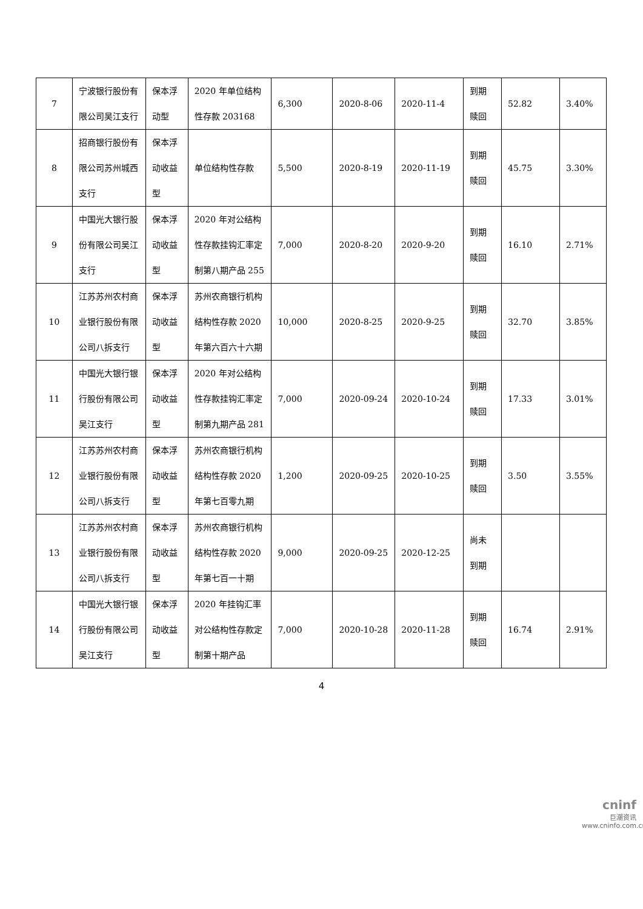| 7 | 宁波银行股份有限公司吴江支行 | 保本浮动型 | 2020 年单位结构性存款 203168 | 6,300 | 2020-8-06 | 2020-11-4 | 到期赎回 | 52.82 | 3.40% |
| 8 | 招商银行股份有限公司苏州城西支行 | 保本浮动收益型 | 单位结构性存款 | 5,500 | 2020-8-19 | 2020-11-19 | 到期赎回 | 45.75 | 3.30% |
| 9 | 中国光大银行股份有限公司吴江支行 | 保本浮动收益型 | 2020 年对公结构性存款挂钩汇率定制第八期产品 255 | 7,000 | 2020-8-20 | 2020-9-20 | 到期赎回 | 16.10 | 2.71% |
| 10 | 江苏苏州农村商业银行股份有限公司八拆支行 | 保本浮动收益型 | 苏州农商银行机构结构性存款 2020 年第六百六十六期 | 10,000 | 2020-8-25 | 2020-9-25 | 到期赎回 | 32.70 | 3.85% |
| 11 | 中国光大银行银行股份有限公司吴江支行 | 保本浮动收益型 | 2020 年对公结构性存款挂钩汇率定制第九期产品 281 | 7,000 | 2020-09-24 | 2020-10-24 | 到期赎回 | 17.33 | 3.01% |
| 12 | 江苏苏州农村商业银行股份有限公司八拆支行 | 保本浮动收益型 | 苏州农商银行机构结构性存款 2020 年第七百零九期 | 1,200 | 2020-09-25 | 2020-10-25 | 到期赎回 | 3.50 | 3.55% |
| 13 | 江苏苏州农村商业银行股份有限公司八拆支行 | 保本浮动收益型 | 苏州农商银行机构结构性存款 2020 年第七百一十期 | 9,000 | 2020-09-25 | 2020-12-25 | 尚未到期 | | |
| 14 | 中国光大银行银行股份有限公司吴江支行 | 保本浮动收益型 | 2020 年挂钩汇率对公结构性存款定制第十期产品 | 7,000 | 2020-10-28 | 2020-11-28 | 到期赎回 | 16.74 | 2.91% |
4
cninf
巨潮资讯
www.cninfo.com.cn